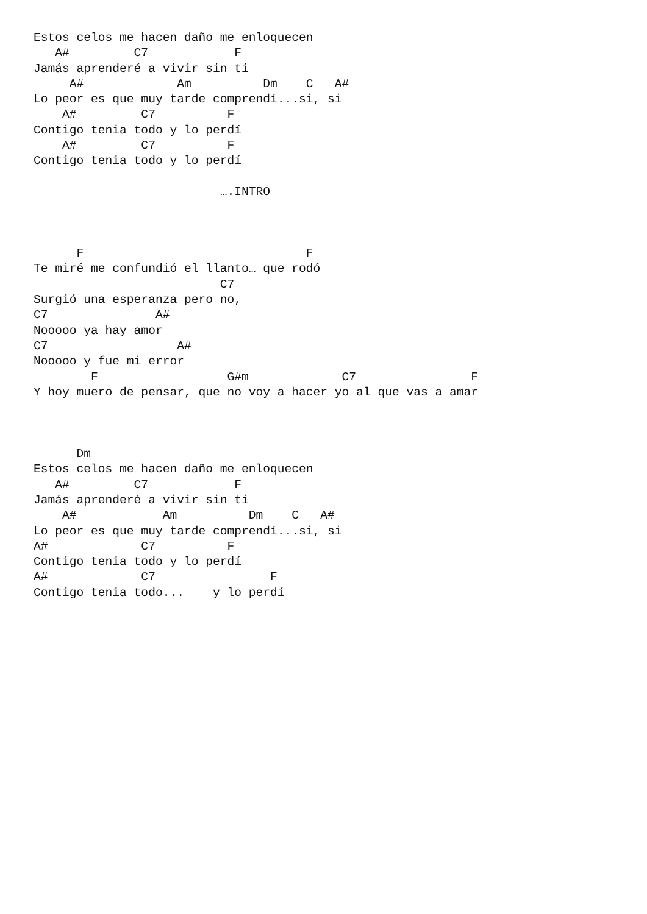Estos celos me hacen daño me enloquecen
   A#         C7            F
Jamás aprenderé a vivir sin ti
     A#             Am          Dm    C   A#
Lo peor es que muy tarde comprendí...si, si
    A#         C7          F
Contigo tenia todo y lo perdí
    A#         C7          F
Contigo tenia todo y lo perdí

                          ….INTRO



      F                               F
Te miré me confundió el llanto… que rodó
                          C7
Surgió una esperanza pero no,
C7               A#
Nooooo ya hay amor
C7                  A#
Nooooo y fue mi error
        F                  G#m             C7                F
Y hoy muero de pensar, que no voy a hacer yo al que vas a amar



      Dm
Estos celos me hacen daño me enloquecen
   A#         C7            F
Jamás aprenderé a vivir sin ti
    A#            Am          Dm    C   A#
Lo peor es que muy tarde comprendí...si, si
A#             C7          F
Contigo tenia todo y lo perdí
A#             C7                F
Contigo tenia todo...    y lo perdí